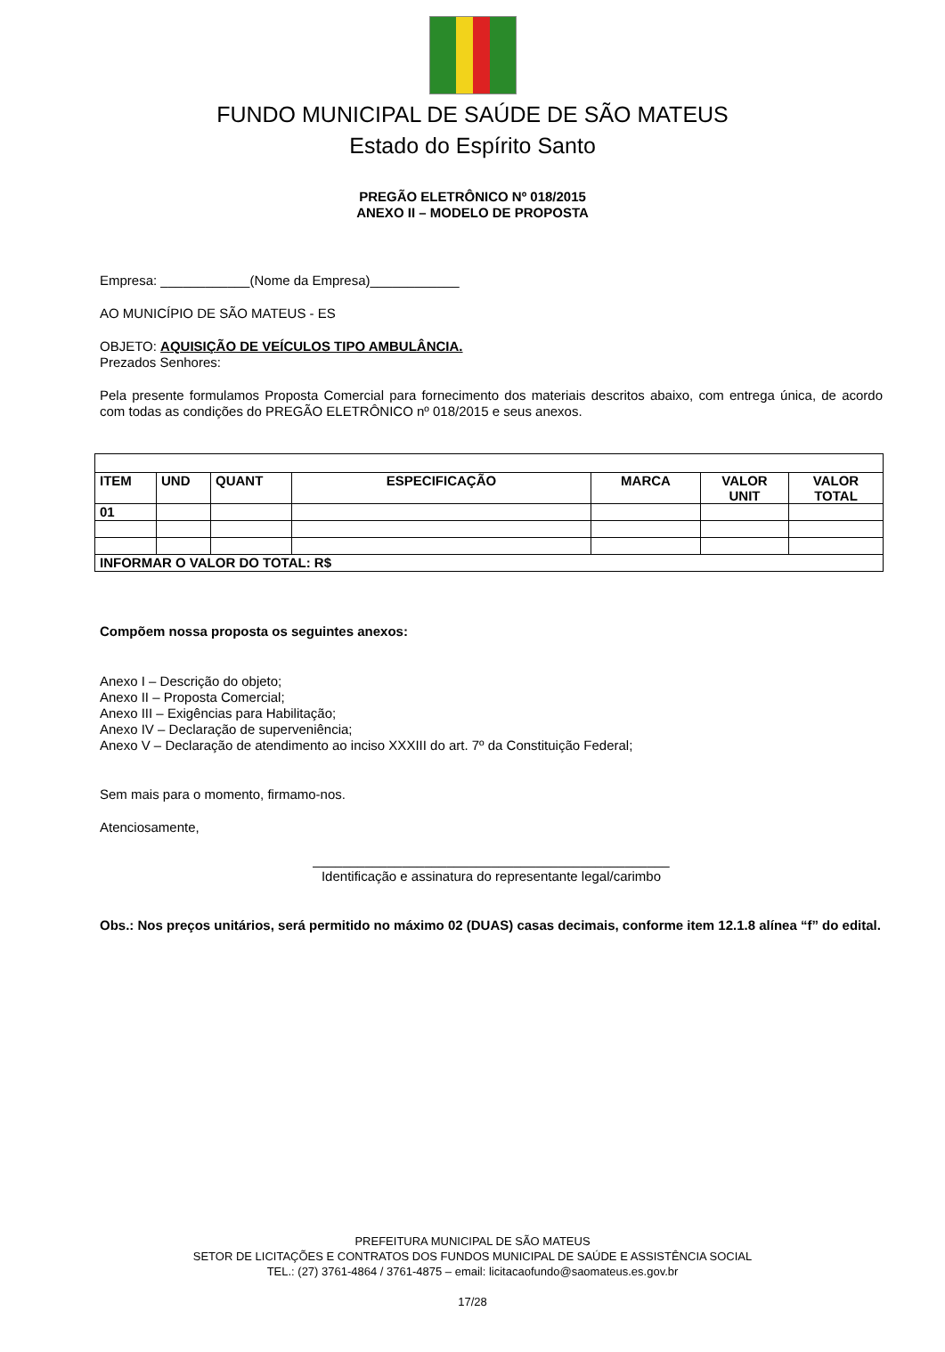FUNDO MUNICIPAL DE SAÚDE DE SÃO MATEUS
Estado do Espírito Santo
PREGÃO ELETRÔNICO Nº 018/2015
ANEXO II – MODELO DE PROPOSTA
Empresa: ____________(Nome da Empresa)____________
AO MUNICÍPIO DE SÃO MATEUS - ES
OBJETO: AQUISIÇÃO DE VEÍCULOS TIPO AMBULÂNCIA.
Prezados Senhores:
Pela presente formulamos Proposta Comercial para fornecimento dos materiais descritos abaixo, com entrega única, de acordo com todas as condições do PREGÃO ELETRÔNICO nº 018/2015 e seus anexos.
| ITEM | UND | QUANT | ESPECIFICAÇÃO | MARCA | VALOR UNIT | VALOR TOTAL |
| --- | --- | --- | --- | --- | --- | --- |
| 01 | | | | | | |
| INFORMAR O VALOR DO TOTAL: R$ | | | | | | |
Compõem nossa proposta os seguintes anexos:
Anexo I – Descrição do objeto;
Anexo II – Proposta Comercial;
Anexo III – Exigências para Habilitação;
Anexo IV – Declaração de superveniência;
Anexo V – Declaração de atendimento ao inciso XXXIII do art. 7º da Constituição Federal;
Sem mais para o momento, firmamo-nos.
Atenciosamente,
________________________________________________
Identificação e assinatura do representante legal/carimbo
Obs.: Nos preços unitários, será permitido no máximo 02 (DUAS) casas decimais, conforme item 12.1.8 alínea “f” do edital.
PREFEITURA MUNICIPAL DE SÃO MATEUS
SETOR DE LICITAÇÕES E CONTRATOS DOS FUNDOS MUNICIPAL DE SAÚDE E ASSISTÊNCIA SOCIAL
TEL.: (27) 3761-4864 / 3761-4875 – email: licitacaofundo@saomateus.es.gov.br
17/28